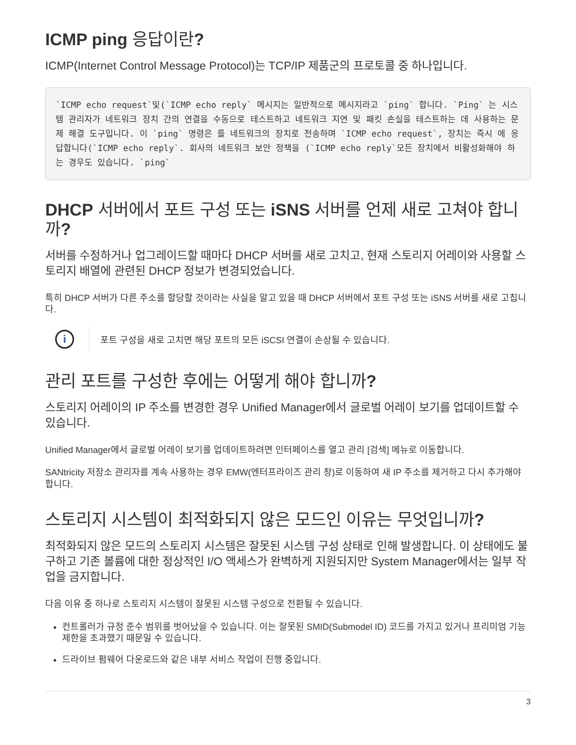ICMP ping 응답이란?
ICMP(Internet Control Message Protocol)는 TCP/IP 제품군의 프로토콜 중 하나입니다.
`ICMP echo request`및(`ICMP echo reply` 메시지는 일반적으로 메시지라고 `ping` 합니다. `Ping` 는 시스템 관리자가 네트워크 장치 간의 연결을 수동으로 테스트하고 네트워크 지연 및 패킷 손실을 테스트하는 데 사용하는 문제 해결 도구입니다. 이 `ping` 명령은 를 네트워크의 장치로 전송하며 `ICMP echo request`, 장치는 즉시 에 응답합니다(`ICMP echo reply`. 회사의 네트워크 보안 정책을 (`ICMP echo reply`모든 장치에서 비활성화해야 하는 경우도 있습니다. `ping`
DHCP 서버에서 포트 구성 또는 iSNS 서버를 언제 새로 고쳐야 합니까?
서버를 수정하거나 업그레이드할 때마다 DHCP 서버를 새로 고치고, 현재 스토리지 어레이와 사용할 스토리지 배열에 관련된 DHCP 정보가 변경되었습니다.
특히 DHCP 서버가 다른 주소를 할당할 것이라는 사실을 알고 있을 때 DHCP 서버에서 포트 구성 또는 iSNS 서버를 새로 고칩니다.
i
포트 구성을 새로 고치면 해당 포트의 모든 iSCSI 연결이 손상될 수 있습니다.
관리 포트를 구성한 후에는 어떻게 해야 합니까?
스토리지 어레이의 IP 주소를 변경한 경우 Unified Manager에서 글로벌 어레이 보기를 업데이트할 수 있습니다.
Unified Manager에서 글로벌 어레이 보기를 업데이트하려면 인터페이스를 열고 관리 [검색] 메뉴로 이동합니다.
SANtricity 저장소 관리자를 계속 사용하는 경우 EMW(엔터프라이즈 관리 창)로 이동하여 새 IP 주소를 제거하고 다시 추가해야 합니다.
스토리지 시스템이 최적화되지 않은 모드인 이유는 무엇입니까?
최적화되지 않은 모드의 스토리지 시스템은 잘못된 시스템 구성 상태로 인해 발생합니다. 이 상태에도 불구하고 기존 볼륨에 대한 정상적인 I/O 액세스가 완벽하게 지원되지만 System Manager에서는 일부 작업을 금지합니다.
다음 이유 중 하나로 스토리지 시스템이 잘못된 시스템 구성으로 전환될 수 있습니다.
컨트롤러가 규정 준수 범위를 벗어났을 수 있습니다. 이는 잘못된 SMID(Submodel ID) 코드를 가지고 있거나 프리미엄 기능 제한을 초과했기 때문일 수 있습니다.
드라이브 펌웨어 다운로드와 같은 내부 서비스 작업이 진행 중입니다.
3